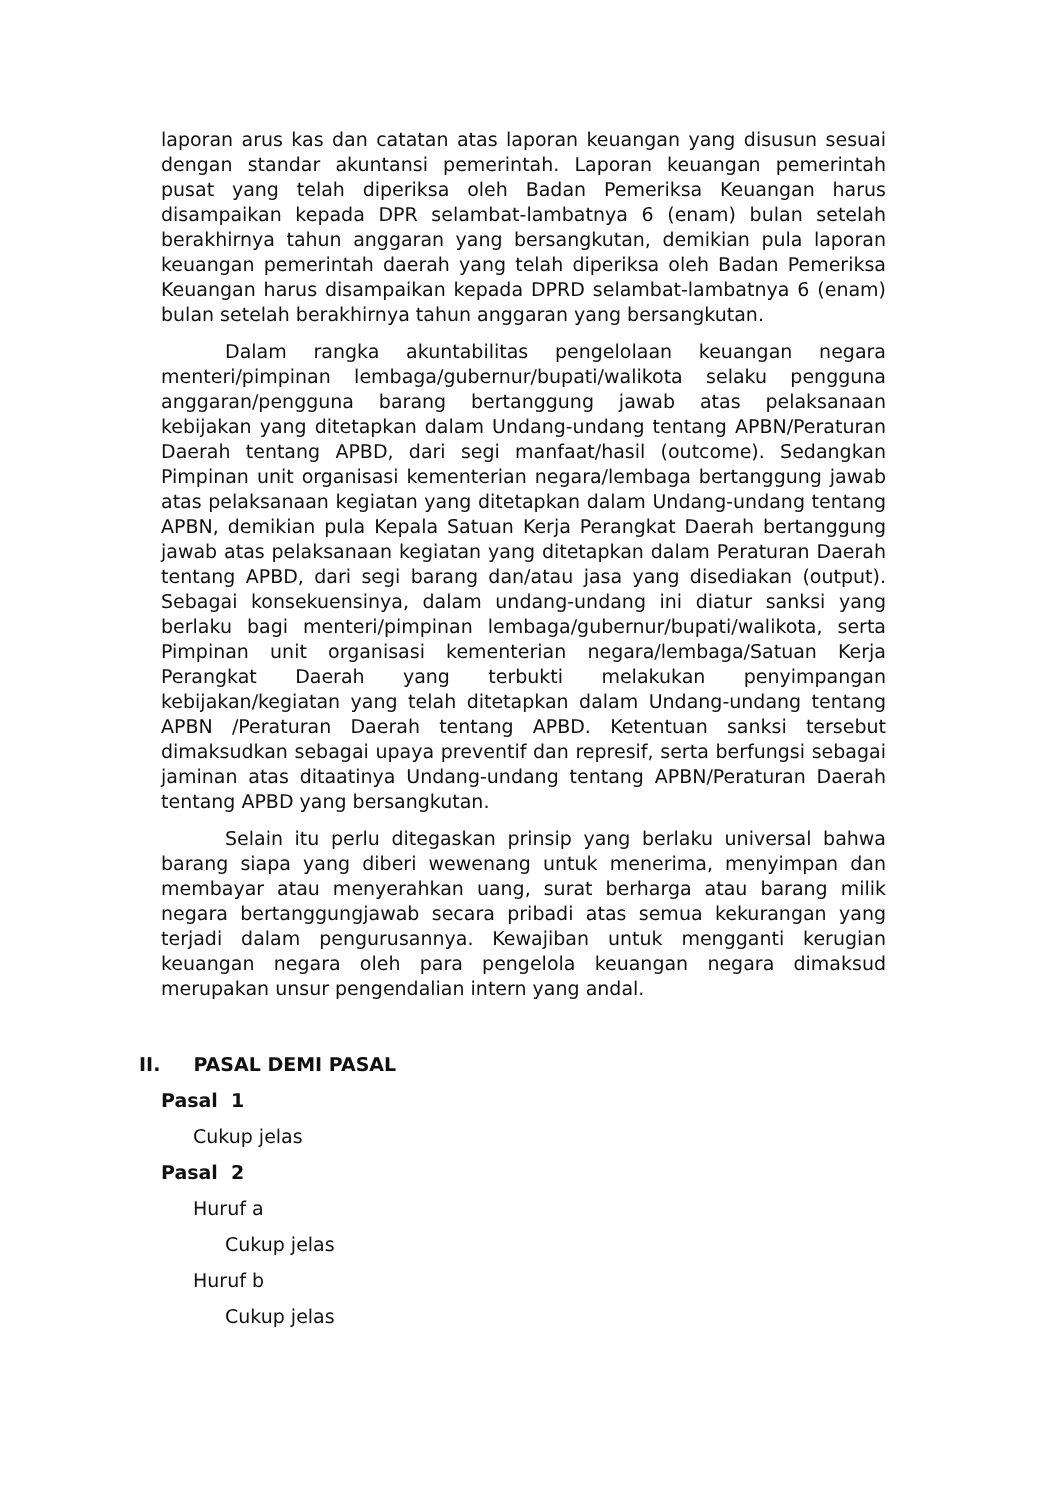laporan arus kas dan catatan atas laporan keuangan yang disusun sesuai dengan standar akuntansi pemerintah. Laporan keuangan pemerintah pusat yang telah diperiksa oleh Badan Pemeriksa Keuangan harus disampaikan kepada DPR selambat-lambatnya 6 (enam) bulan setelah berakhirnya tahun anggaran yang bersangkutan, demikian pula laporan keuangan pemerintah daerah yang telah diperiksa oleh Badan Pemeriksa Keuangan harus disampaikan kepada DPRD selambat-lambatnya 6 (enam) bulan setelah berakhirnya tahun anggaran yang bersangkutan.
Dalam rangka akuntabilitas pengelolaan keuangan negara menteri/pimpinan lembaga/gubernur/bupati/walikota selaku pengguna anggaran/pengguna barang bertanggung jawab atas pelaksanaan kebijakan yang ditetapkan dalam Undang-undang tentang APBN/Peraturan Daerah tentang APBD, dari segi manfaat/hasil (outcome). Sedangkan Pimpinan unit organisasi kementerian negara/lembaga bertanggung jawab atas pelaksanaan kegiatan yang ditetapkan dalam Undang-undang tentang APBN, demikian pula Kepala Satuan Kerja Perangkat Daerah bertanggung jawab atas pelaksanaan kegiatan yang ditetapkan dalam Peraturan Daerah tentang APBD, dari segi barang dan/atau jasa yang disediakan (output). Sebagai konsekuensinya, dalam undang-undang ini diatur sanksi yang berlaku bagi menteri/pimpinan lembaga/gubernur/bupati/walikota, serta Pimpinan unit organisasi kementerian negara/lembaga/Satuan Kerja Perangkat Daerah yang terbukti melakukan penyimpangan kebijakan/kegiatan yang telah ditetapkan dalam Undang-undang tentang APBN /Peraturan Daerah tentang APBD. Ketentuan sanksi tersebut dimaksudkan sebagai upaya preventif dan represif, serta berfungsi sebagai jaminan atas ditaatinya Undang-undang tentang APBN/Peraturan Daerah tentang APBD yang bersangkutan.
Selain itu perlu ditegaskan prinsip yang berlaku universal bahwa barang siapa yang diberi wewenang untuk menerima, menyimpan dan membayar atau menyerahkan uang, surat berharga atau barang milik negara bertanggungjawab secara pribadi atas semua kekurangan yang terjadi dalam pengurusannya. Kewajiban untuk mengganti kerugian keuangan negara oleh para pengelola keuangan negara dimaksud merupakan unsur pengendalian intern yang andal.
II. PASAL DEMI PASAL
Pasal 1
Cukup jelas
Pasal 2
Huruf a
Cukup jelas
Huruf b
Cukup jelas